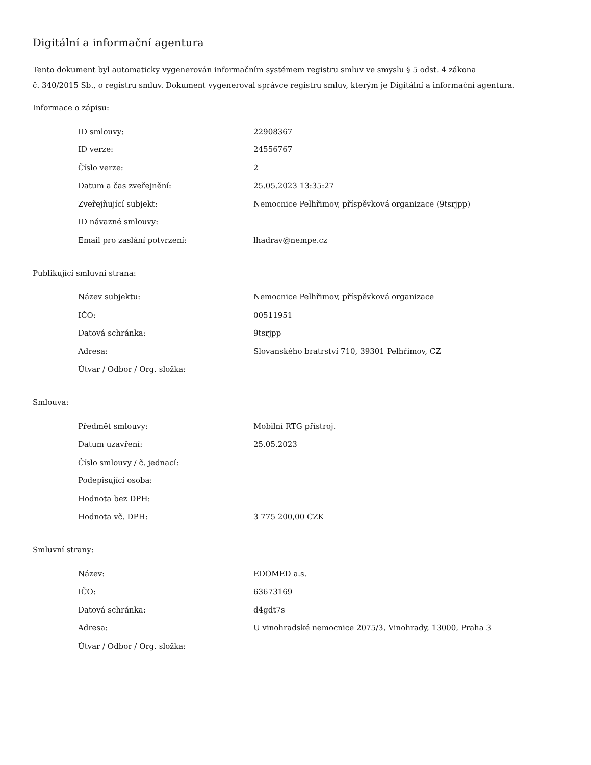Digitální a informační agentura
Tento dokument byl automaticky vygenerován informačním systémem registru smluv ve smyslu § 5 odst. 4 zákona
č. 340/2015 Sb., o registru smluv. Dokument vygeneroval správce registru smluv, kterým je Digitální a informační agentura.
Informace o zápisu:
| ID smlouvy: | 22908367 |
| ID verze: | 24556767 |
| Číslo verze: | 2 |
| Datum a čas zveřejnění: | 25.05.2023 13:35:27 |
| Zveřejňující subjekt: | Nemocnice Pelhřimov, příspěvková organizace (9tsrjpp) |
| ID návazné smlouvy: | |
| Email pro zaslání potvrzení: | lhadrav@nempe.cz |
Publikující smluvní strana:
| Název subjektu: | Nemocnice Pelhřimov, příspěvková organizace |
| IČO: | 00511951 |
| Datová schránka: | 9tsrjpp |
| Adresa: | Slovanského bratrství 710, 39301 Pelhřimov, CZ |
| Útvar / Odbor / Org. složka: | |
Smlouva:
| Předmět smlouvy: | Mobilní RTG přístroj. |
| Datum uzavření: | 25.05.2023 |
| Číslo smlouvy / č. jednací: | |
| Podepisující osoba: | |
| Hodnota bez DPH: | |
| Hodnota vč. DPH: | 3 775 200,00 CZK |
Smluvní strany:
| Název: | EDOMED a.s. |
| IČO: | 63673169 |
| Datová schránka: | d4gdt7s |
| Adresa: | U vinohradské nemocnice 2075/3, Vinohrady, 13000, Praha 3 |
| Útvar / Odbor / Org. složka: | |